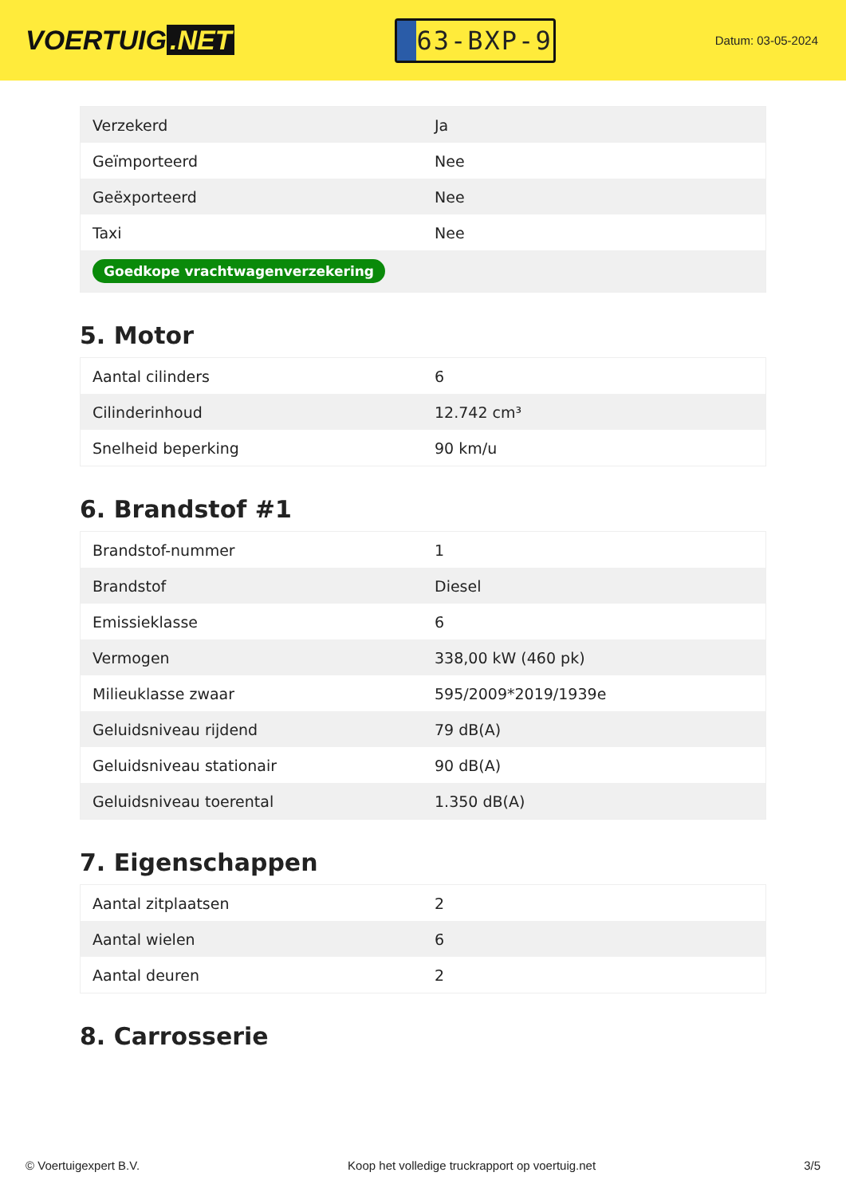VOERTUIG.NET
63-BXP-9
Datum: 03-05-2024
| Verzekerd | Ja |
| Geïmporteerd | Nee |
| Geëxporteerd | Nee |
| Taxi | Nee |
| Goedkope vrachtwagenverzekering | |
5. Motor
| Aantal cilinders | 6 |
| Cilinderinhoud | 12.742 cm³ |
| Snelheid beperking | 90 km/u |
6. Brandstof #1
| Brandstof-nummer | 1 |
| Brandstof | Diesel |
| Emissieklasse | 6 |
| Vermogen | 338,00 kW (460 pk) |
| Milieuklasse zwaar | 595/2009*2019/1939e |
| Geluidsniveau rijdend | 79 dB(A) |
| Geluidsniveau stationair | 90 dB(A) |
| Geluidsniveau toerental | 1.350 dB(A) |
7. Eigenschappen
| Aantal zitplaatsen | 2 |
| Aantal wielen | 6 |
| Aantal deuren | 2 |
8. Carrosserie
© Voertuigexpert B.V. Koop het volledige truckrapport op voertuig.net 3/5